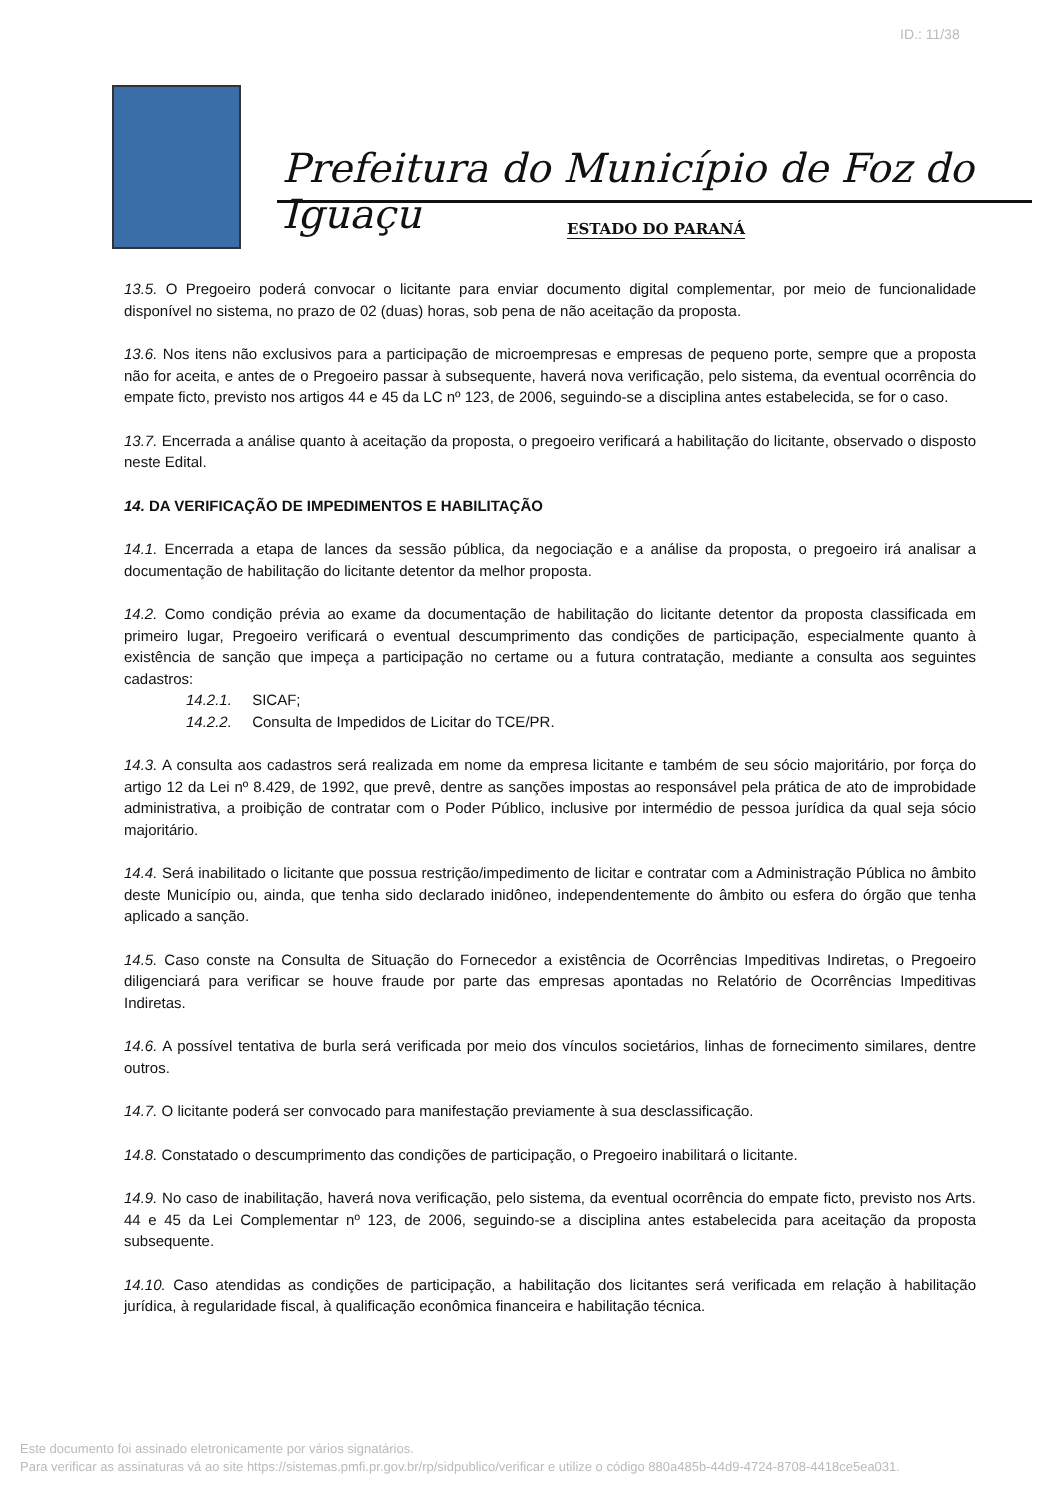ID.: 11/38
Prefeitura do Município de Foz do Iguaçu
ESTADO DO PARANÁ
13.5. O Pregoeiro poderá convocar o licitante para enviar documento digital complementar, por meio de funcionalidade disponível no sistema, no prazo de 02 (duas) horas, sob pena de não aceitação da proposta.
13.6. Nos itens não exclusivos para a participação de microempresas e empresas de pequeno porte, sempre que a proposta não for aceita, e antes de o Pregoeiro passar à subsequente, haverá nova verificação, pelo sistema, da eventual ocorrência do empate ficto, previsto nos artigos 44 e 45 da LC nº 123, de 2006, seguindo-se a disciplina antes estabelecida, se for o caso.
13.7. Encerrada a análise quanto à aceitação da proposta, o pregoeiro verificará a habilitação do licitante, observado o disposto neste Edital.
14. DA VERIFICAÇÃO DE IMPEDIMENTOS E HABILITAÇÃO
14.1. Encerrada a etapa de lances da sessão pública, da negociação e a análise da proposta, o pregoeiro irá analisar a documentação de habilitação do licitante detentor da melhor proposta.
14.2. Como condição prévia ao exame da documentação de habilitação do licitante detentor da proposta classificada em primeiro lugar, Pregoeiro verificará o eventual descumprimento das condições de participação, especialmente quanto à existência de sanção que impeça a participação no certame ou a futura contratação, mediante a consulta aos seguintes cadastros:
14.2.1. SICAF;
14.2.2. Consulta de Impedidos de Licitar do TCE/PR.
14.3. A consulta aos cadastros será realizada em nome da empresa licitante e também de seu sócio majoritário, por força do artigo 12 da Lei nº 8.429, de 1992, que prevê, dentre as sanções impostas ao responsável pela prática de ato de improbidade administrativa, a proibição de contratar com o Poder Público, inclusive por intermédio de pessoa jurídica da qual seja sócio majoritário.
14.4. Será inabilitado o licitante que possua restrição/impedimento de licitar e contratar com a Administração Pública no âmbito deste Município ou, ainda, que tenha sido declarado inidôneo, independentemente do âmbito ou esfera do órgão que tenha aplicado a sanção.
14.5. Caso conste na Consulta de Situação do Fornecedor a existência de Ocorrências Impeditivas Indiretas, o Pregoeiro diligenciará para verificar se houve fraude por parte das empresas apontadas no Relatório de Ocorrências Impeditivas Indiretas.
14.6. A possível tentativa de burla será verificada por meio dos vínculos societários, linhas de fornecimento similares, dentre outros.
14.7. O licitante poderá ser convocado para manifestação previamente à sua desclassificação.
14.8. Constatado o descumprimento das condições de participação, o Pregoeiro inabilitará o licitante.
14.9. No caso de inabilitação, haverá nova verificação, pelo sistema, da eventual ocorrência do empate ficto, previsto nos Arts. 44 e 45 da Lei Complementar nº 123, de 2006, seguindo-se a disciplina antes estabelecida para aceitação da proposta subsequente.
14.10. Caso atendidas as condições de participação, a habilitação dos licitantes será verificada em relação à habilitação jurídica, à regularidade fiscal, à qualificação econômica financeira e habilitação técnica.
Este documento foi assinado eletronicamente por vários signatários.
Para verificar as assinaturas vá ao site https://sistemas.pmfi.pr.gov.br/rp/sidpublico/verificar e utilize o código 880a485b-44d9-4724-8708-4418ce5ea031.